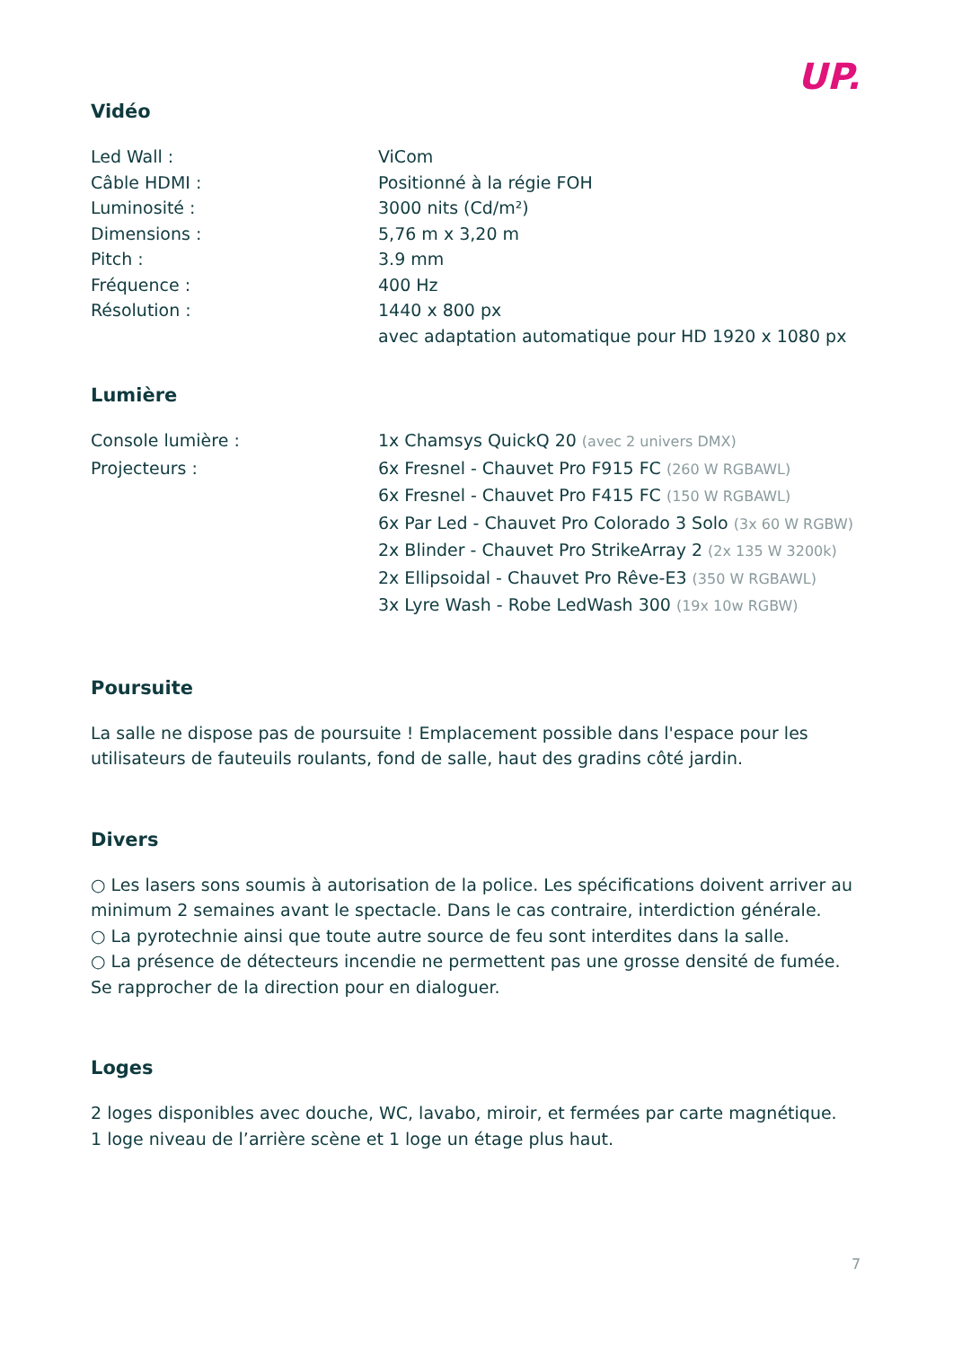UP.
Vidéo
| Led Wall : | ViCom |
| Câble HDMI : | Positionné à la régie FOH |
| Luminosité : | 3000 nits (Cd/m²) |
| Dimensions : | 5,76 m x 3,20 m |
| Pitch : | 3.9 mm |
| Fréquence : | 400 Hz |
| Résolution : | 1440 x 800 px avec adaptation automatique pour HD 1920 x 1080 px |
Lumière
| Console lumière : | 1x Chamsys QuickQ 20 (avec 2 univers DMX) |
| Projecteurs : | 6x Fresnel - Chauvet Pro F915 FC (260 W RGBAWL) 6x Fresnel - Chauvet Pro F415 FC (150 W RGBAWL) 6x Par Led - Chauvet Pro Colorado 3 Solo (3x 60 W RGBW) 2x Blinder - Chauvet Pro StrikeArray 2 (2x 135 W 3200k) 2x Ellipsoidal - Chauvet Pro Rêve-E3 (350 W RGBAWL) 3x Lyre Wash - Robe LedWash 300 (19x 10w RGBW) |
Poursuite
La salle ne dispose pas de poursuite ! Emplacement possible dans l'espace pour les utilisateurs de fauteuils roulants, fond de salle, haut des gradins côté jardin.
Divers
○ Les lasers sons soumis à autorisation de la police. Les spécifications doivent arriver au minimum 2 semaines avant le spectacle. Dans le cas contraire, interdiction générale.
○ La pyrotechnie ainsi que toute autre source de feu sont interdites dans la salle.
○ La présence de détecteurs incendie ne permettent pas une grosse densité de fumée. Se rapprocher de la direction pour en dialoguer.
Loges
2 loges disponibles avec douche, WC, lavabo, miroir, et fermées par carte magnétique.
1 loge niveau de l’arrière scène et 1 loge un étage plus haut.
7